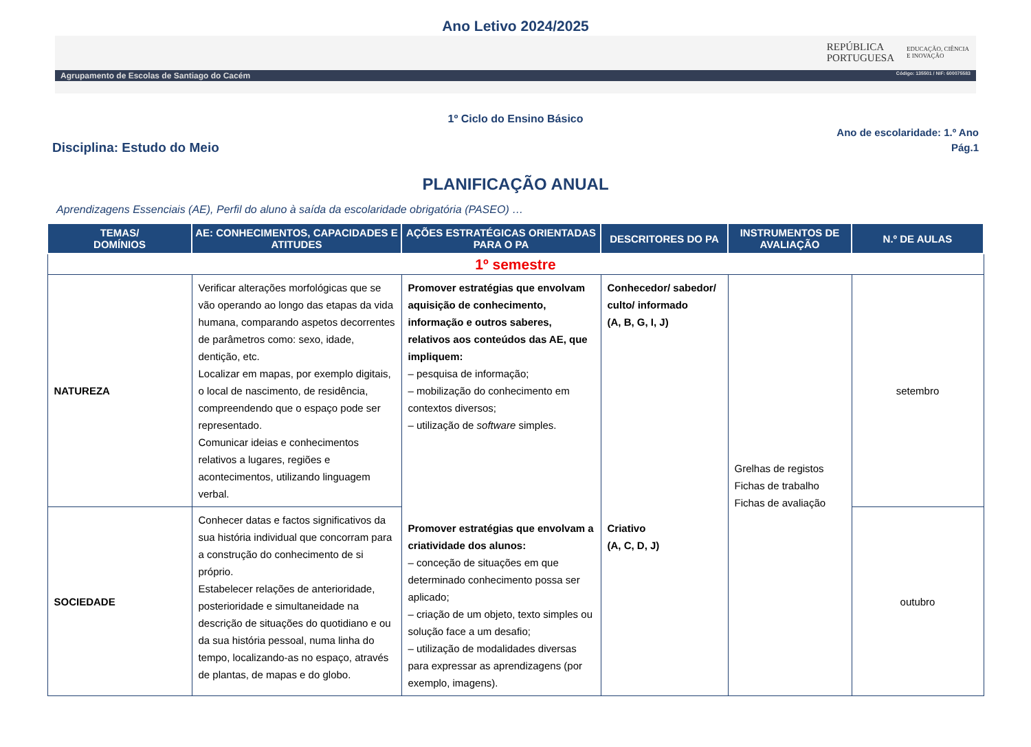Ano Letivo 2024/2025
REPÚBLICA
PORTUGUESA
EDUCAÇÃO, CIÊNCIA
E INOVAÇÃO
Agrupamento de Escolas de Santiago do Cacém Código: 135501 / NIF: 600075583
1º Ciclo do Ensino Básico
Disciplina: Estudo do Meio
Ano de escolaridade: 1.º Ano
Pág.1
PLANIFICAÇÃO ANUAL
Aprendizagens Essenciais (AE), Perfil do aluno à saída da escolaridade obrigatória (PASEO) …
| TEMAS/ DOMÍNIOS | AE: CONHECIMENTOS, CAPACIDADES E ATITUDES | AÇÕES ESTRATÉGICAS ORIENTADAS PARA O PA | DESCRITORES DO PA | INSTRUMENTOS DE AVALIAÇÃO | N.º DE AULAS |
| --- | --- | --- | --- | --- | --- |
| 1º semestre | | | | | |
| NATUREZA | Verificar alterações morfológicas que se vão operando ao longo das etapas da vida humana, comparando aspetos decorrentes de parâmetros como: sexo, idade, dentição, etc. Localizar em mapas, por exemplo digitais, o local de nascimento, de residência, compreendendo que o espaço pode ser representado. Comunicar ideias e conhecimentos relativos a lugares, regiões e acontecimentos, utilizando linguagem verbal. | Promover estratégias que envolvam aquisição de conhecimento, informação e outros saberes, relativos aos conteúdos das AE, que impliquem: – pesquisa de informação; – mobilização do conhecimento em contextos diversos; – utilização de software simples. Promover estratégias que envolvam a criatividade dos alunos: – conceção de situações em que determinado conhecimento possa ser aplicado; – criação de um objeto, texto simples ou solução face a um desafio; – utilização de modalidades diversas para expressar as aprendizagens (por exemplo, imagens). | Conhecedor/ sabedor/ culto/ informado (A, B, G, I, J) Criativo (A, C, D, J) | Grelhas de registos Fichas de trabalho Fichas de avaliação | setembro |
| SOCIEDADE | Conhecer datas e factos significativos da sua história individual que concorram para a construção do conhecimento de si próprio. Estabelecer relações de anterioridade, posterioridade e simultaneidade na descrição de situações do quotidiano e ou da sua história pessoal, numa linha do tempo, localizando-as no espaço, através de plantas, de mapas e do globo. | | | | outubro |